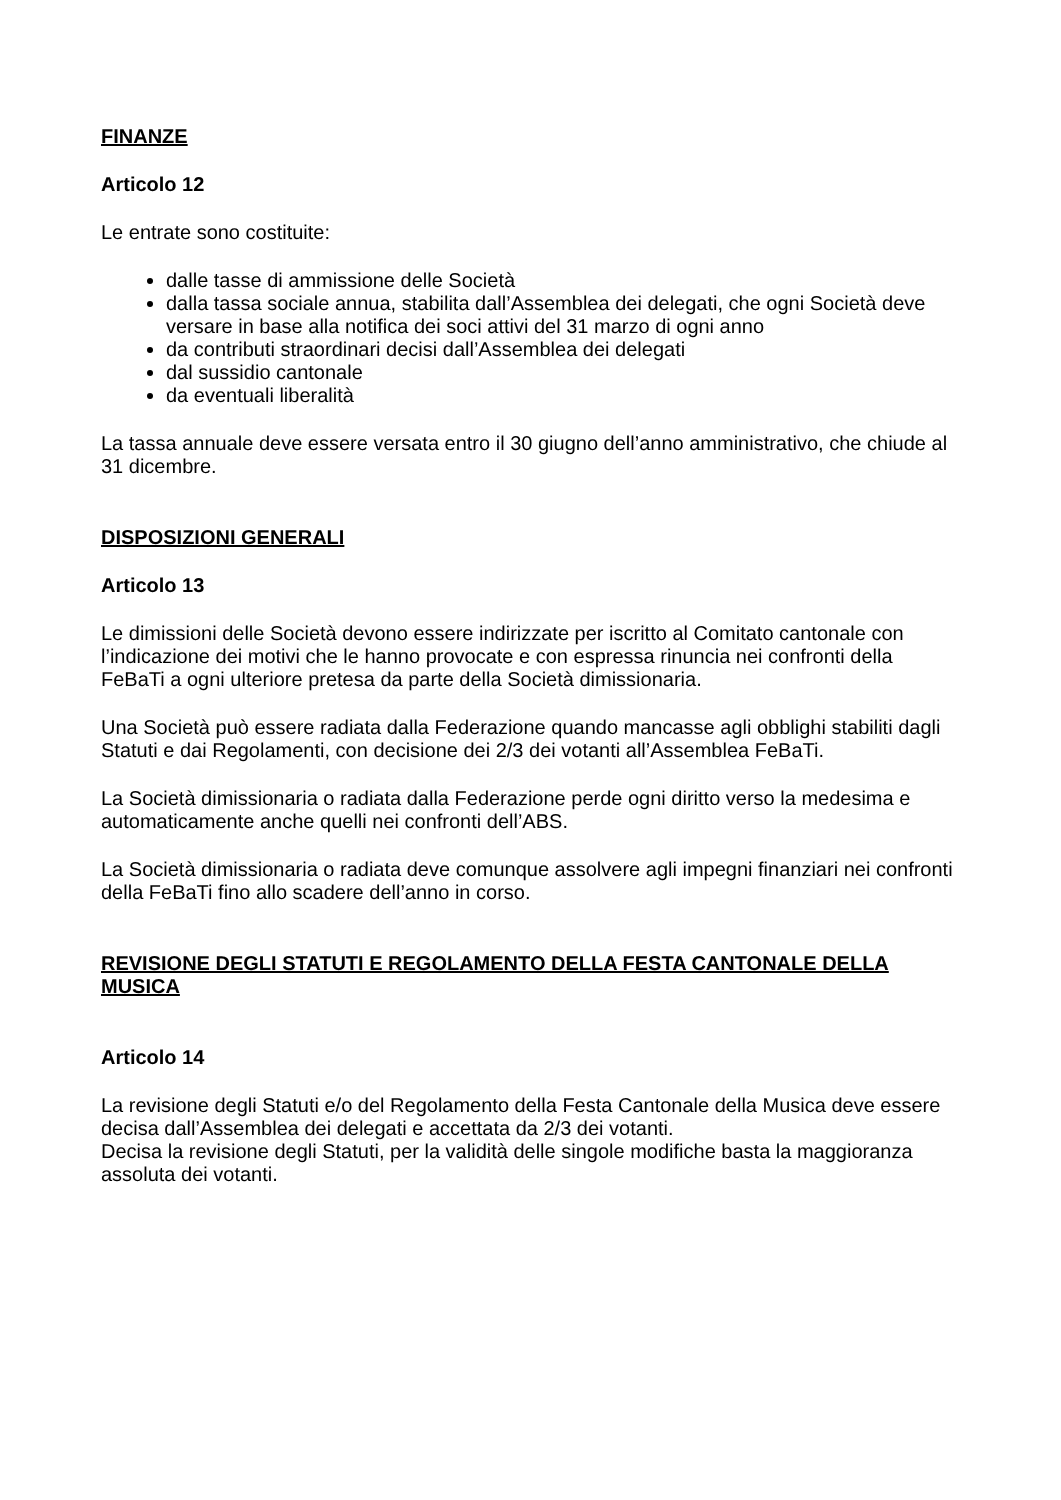FINANZE
Articolo 12
Le entrate sono costituite:
dalle tasse di ammissione delle Società
dalla tassa sociale annua, stabilita dall’Assemblea dei delegati, che ogni Società deve versare in base alla notifica dei soci attivi del 31 marzo di ogni anno
da contributi straordinari decisi dall’Assemblea dei delegati
dal sussidio cantonale
da eventuali liberalità
La tassa annuale deve essere versata entro il 30 giugno dell’anno amministrativo, che chiude al 31 dicembre.
DISPOSIZIONI GENERALI
Articolo 13
Le dimissioni delle Società devono essere indirizzate per iscritto al Comitato cantonale con l’indicazione dei motivi che le hanno provocate e con espressa rinuncia nei confronti della FeBaTi a ogni ulteriore pretesa da parte della Società dimissionaria.
Una Società può essere radiata dalla Federazione quando mancasse agli obblighi stabiliti dagli Statuti e dai Regolamenti, con decisione dei 2/3 dei votanti all’Assemblea FeBaTi.
La Società dimissionaria o radiata dalla Federazione perde ogni diritto verso la medesima e automaticamente anche quelli nei confronti dell’ABS.
La Società dimissionaria o radiata deve comunque assolvere agli impegni finanziari nei confronti della FeBaTi fino allo scadere dell’anno in corso.
REVISIONE DEGLI STATUTI E REGOLAMENTO DELLA FESTA CANTONALE DELLA MUSICA
Articolo 14
La revisione degli Statuti e/o del Regolamento della Festa Cantonale della Musica deve essere decisa dall’Assemblea dei delegati e accettata da 2/3 dei votanti.
Decisa la revisione degli Statuti, per la validità delle singole modifiche basta la maggioranza assoluta dei votanti.